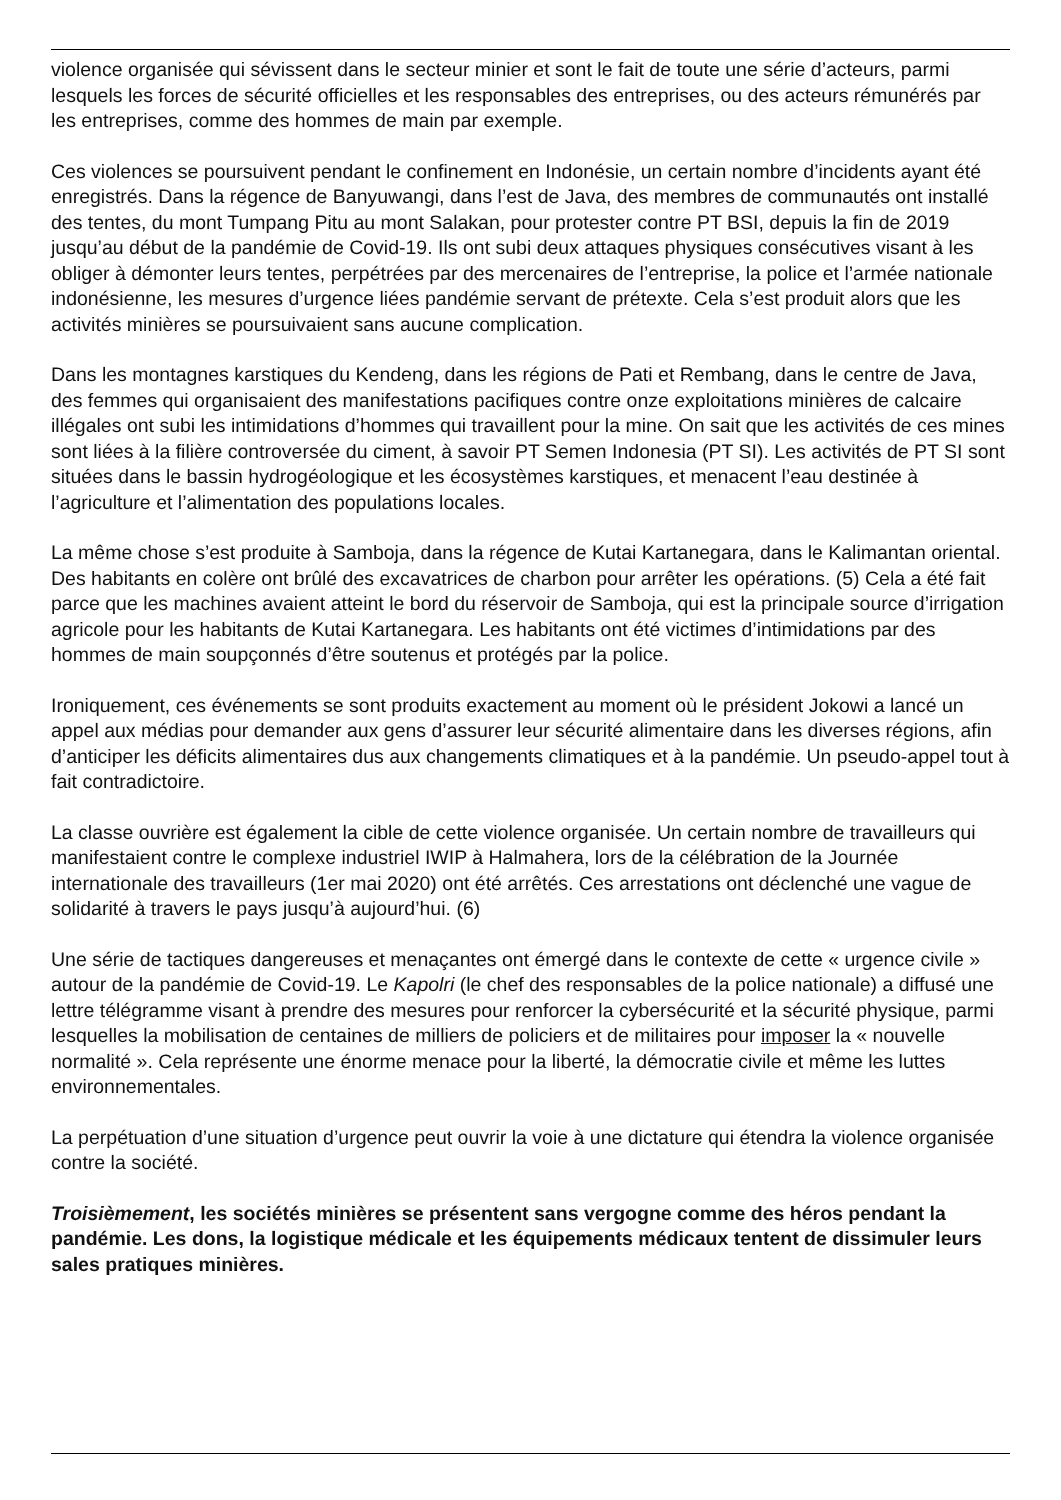violence organisée qui sévissent dans le secteur minier et sont le fait de toute une série d’acteurs, parmi lesquels les forces de sécurité officielles et les responsables des entreprises, ou des acteurs rémunérés par les entreprises, comme des hommes de main par exemple.
Ces violences se poursuivent pendant le confinement en Indonésie, un certain nombre d’incidents ayant été enregistrés. Dans la régence de Banyuwangi, dans l’est de Java, des membres de communautés ont installé des tentes, du mont Tumpang Pitu au mont Salakan, pour protester contre PT BSI, depuis la fin de 2019 jusqu’au début de la pandémie de Covid-19. Ils ont subi deux attaques physiques consécutives visant à les obliger à démonter leurs tentes, perpétrées par des mercenaires de l’entreprise, la police et l’armée nationale indonésienne, les mesures d’urgence liées pandémie servant de prétexte. Cela s’est produit alors que les activités minières se poursuivaient sans aucune complication.
Dans les montagnes karstiques du Kendeng, dans les régions de Pati et Rembang, dans le centre de Java, des femmes qui organisaient des manifestations pacifiques contre onze exploitations minières de calcaire illégales ont subi les intimidations d’hommes qui travaillent pour la mine. On sait que les activités de ces mines sont liées à la filière controversée du ciment, à savoir PT Semen Indonesia (PT SI). Les activités de PT SI sont situées dans le bassin hydrogéologique et les écosystèmes karstiques, et menacent l’eau destinée à l’agriculture et l’alimentation des populations locales.
La même chose s’est produite à Samboja, dans la régence de Kutai Kartanegara, dans le Kalimantan oriental. Des habitants en colère ont brûlé des excavatrices de charbon pour arrêter les opérations. (5) Cela a été fait parce que les machines avaient atteint le bord du réservoir de Samboja, qui est la principale source d’irrigation agricole pour les habitants de Kutai Kartanegara. Les habitants ont été victimes d’intimidations par des hommes de main soupçonnés d’être soutenus et protégés par la police.
Ironiquement, ces événements se sont produits exactement au moment où le président Jokowi a lancé un appel aux médias pour demander aux gens d’assurer leur sécurité alimentaire dans les diverses régions, afin d’anticiper les déficits alimentaires dus aux changements climatiques et à la pandémie. Un pseudo-appel tout à fait contradictoire.
La classe ouvrière est également la cible de cette violence organisée. Un certain nombre de travailleurs qui manifestaient contre le complexe industriel IWIP à Halmahera, lors de la célébration de la Journée internationale des travailleurs (1er mai 2020) ont été arrêtés. Ces arrestations ont déclenché une vague de solidarité à travers le pays jusqu’à aujourd’hui. (6)
Une série de tactiques dangereuses et menaçantes ont émergé dans le contexte de cette « urgence civile » autour de la pandémie de Covid-19. Le Kapolri (le chef des responsables de la police nationale) a diffusé une lettre télégramme visant à prendre des mesures pour renforcer la cybersécurité et la sécurité physique, parmi lesquelles la mobilisation de centaines de milliers de policiers et de militaires pour imposer la « nouvelle normalité ». Cela représente une énorme menace pour la liberté, la démocratie civile et même les luttes environnementales.
La perpétuation d’une situation d’urgence peut ouvrir la voie à une dictature qui étendra la violence organisée contre la société.
Troisièmement, les sociétés minières se présentent sans vergogne comme des héros pendant la pandémie. Les dons, la logistique médicale et les équipements médicaux tentent de dissimuler leurs sales pratiques minières.